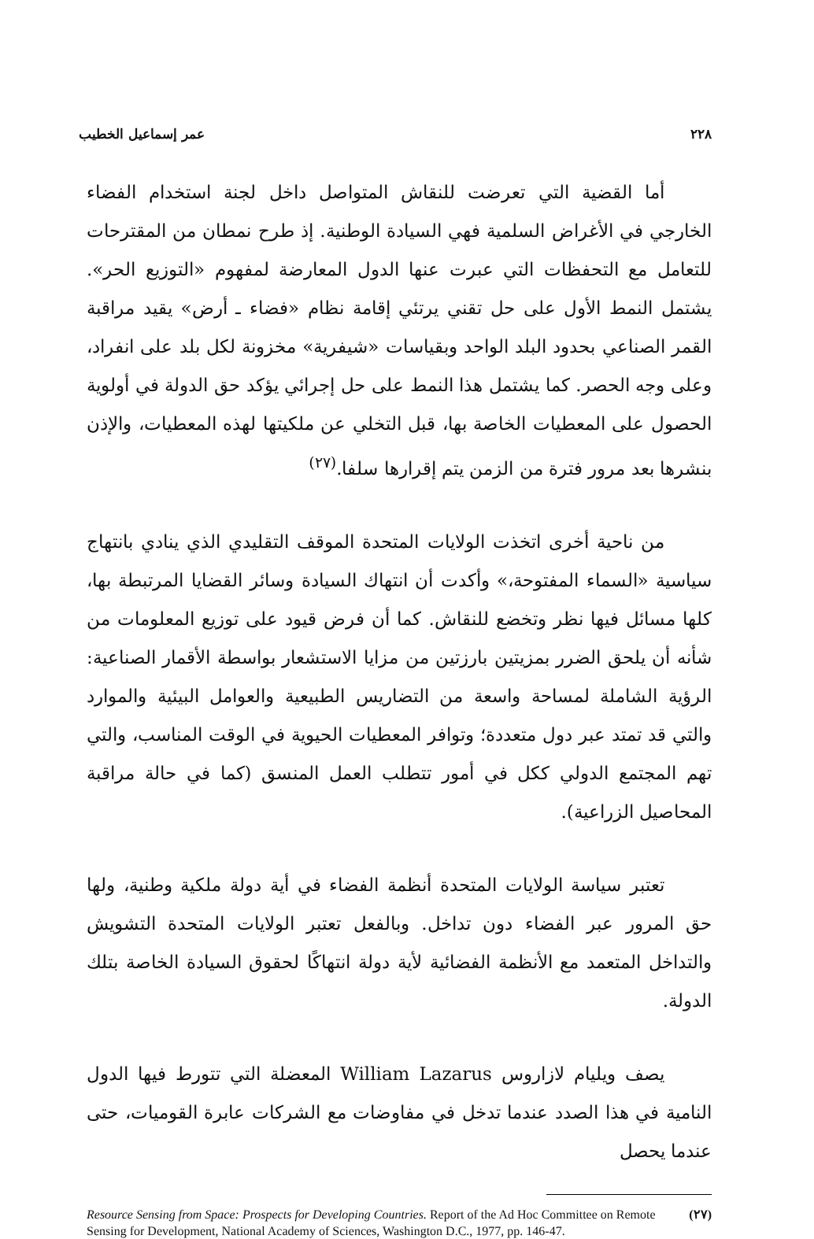٢٢٨ عمر إسماعيل الخطيب
أما القضية التي تعرضت للنقاش المتواصل داخل لجنة استخدام الفضاء الخارجي في الأغراض السلمية فهي السيادة الوطنية. إذ طرح نمطان من المقترحات للتعامل مع التحفظات التي عبرت عنها الدول المعارضة لمفهوم «التوزيع الحر». يشتمل النمط الأول على حل تقني يرتئي إقامة نظام «فضاء ـ أرض» يقيد مراقبة القمر الصناعي بحدود البلد الواحد وبقياسات «شيفرية» مخزونة لكل بلد على انفراد، وعلى وجه الحصر. كما يشتمل هذا النمط على حل إجرائي يؤكد حق الدولة في أولوية الحصول على المعطيات الخاصة بها، قبل التخلي عن ملكيتها لهذه المعطيات، والإذن بنشرها بعد مرور فترة من الزمن يتم إقرارها سلفا.<sup>(٢٧)</sup>
من ناحية أخرى اتخذت الولايات المتحدة الموقف التقليدي الذي ينادي بانتهاج سياسية «السماء المفتوحة،» وأكدت أن انتهاك السيادة وسائر القضايا المرتبطة بها، كلها مسائل فيها نظر وتخضع للنقاش. كما أن فرض قيود على توزيع المعلومات من شأنه أن يلحق الضرر بمزيتين بارزتين من مزايا الاستشعار بواسطة الأقمار الصناعية: الرؤية الشاملة لمساحة واسعة من التضاريس الطبيعية والعوامل البيئية والموارد والتي قد تمتد عبر دول متعددة؛ وتوافر المعطيات الحيوية في الوقت المناسب، والتي تهم المجتمع الدولي ككل في أمور تتطلب العمل المنسق (كما في حالة مراقبة المحاصيل الزراعية).
تعتبر سياسة الولايات المتحدة أنظمة الفضاء في أية دولة ملكية وطنية، ولها حق المرور عبر الفضاء دون تداخل. وبالفعل تعتبر الولايات المتحدة التشويش والتداخل المتعمد مع الأنظمة الفضائية لأية دولة انتهاكًا لحقوق السيادة الخاصة بتلك الدولة.
يصف ويليام لازاروس William Lazarus المعضلة التي تتورط فيها الدول النامية في هذا الصدد عندما تدخل في مفاوضات مع الشركات عابرة القوميات، حتى عندما يحصل
(٢٧) Resource Sensing from Space: Prospects for Developing Countries. Report of the Ad Hoc Committee on Remote Sensing for Development, National Academy of Sciences, Washington D.C., 1977, pp. 146-47.